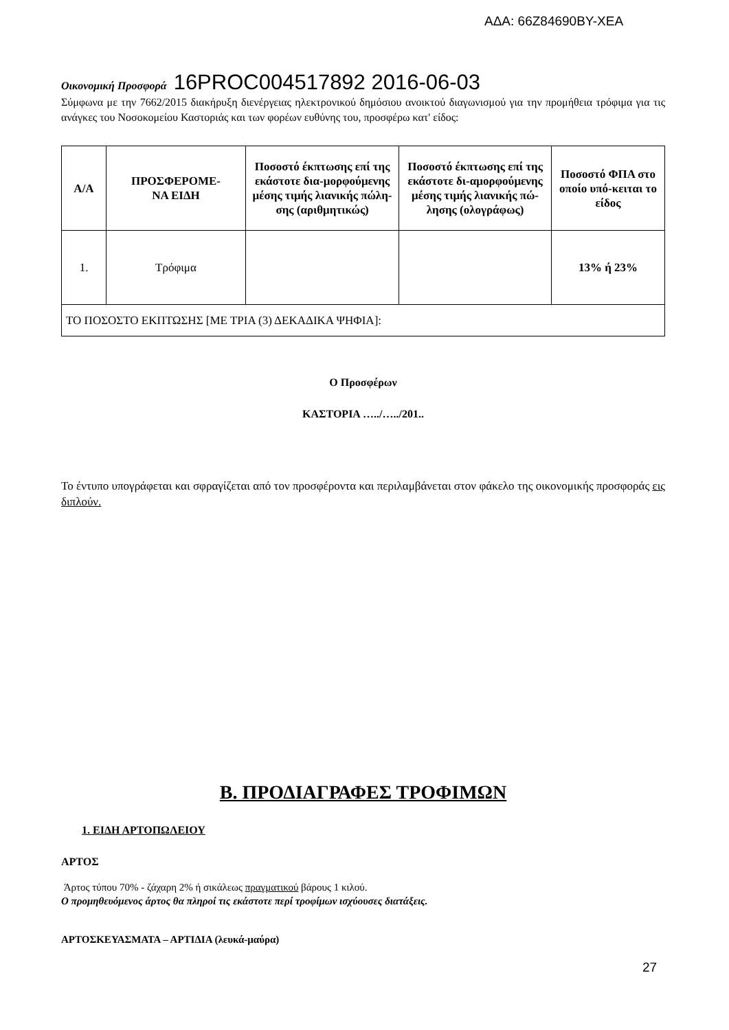ΑΔΑ: 66Ζ84690ΒΥ-ΧΕΑ
Οικονομική Προσφορά 16PROC004517892 2016-06-03
Σύμφωνα με την 7662/2015 διακήρυξη διενέργειας ηλεκτρονικού δημόσιου ανοικτού διαγωνισμού για την προμήθεια τρόφιμα για τις ανάγκες του Νοσοκομείου Καστοριάς και των φορέων ευθύνης του, προσφέρω κατ' είδος:
| Α/Α | ΠΡΟΣΦΕΡΟΜΕ- ΝΑ ΕΙΔΗ | Ποσοστό έκπτωσης επί της εκάστοτε δια-μορφούμενης μέσης τιμής λιανικής πώλη-σης (αριθμητικώς) | Ποσοστό έκπτωσης επί της εκάστοτε δι-αμορφούμενης μέσης τιμής λιανικής πώ-λησης (ολογράφως) | Ποσοστό ΦΠΑ στο οποίο υπό-κειται το είδος |
| --- | --- | --- | --- | --- |
| 1. | Τρόφιμα | | | 13% ή 23% |
| ΤΟ ΠΟΣΟΣΤΟ ΕΚΠΤΩΣΗΣ [ΜΕ ΤΡΙΑ (3) ΔΕΚΑΔΙΚΑ ΨΗΦΙΑ]: | | | | |
Ο Προσφέρων
ΚΑΣΤΟΡΙΑ …../…../201..
Το έντυπο υπογράφεται και σφραγίζεται από τον προσφέροντα και περιλαμβάνεται στον φάκελο της οικονομικής προσφοράς εις διπλούν.
Β. ΠΡΟΔΙΑΓΡΑΦΕΣ ΤΡΟΦΙΜΩΝ
1. ΕΙΔΗ ΑΡΤΟΠΩΛΕΙΟΥ
ΑΡΤΟΣ
Άρτος τύπου 70% - ζάχαρη 2% ή σικάλεως πραγματικού βάρους 1 κιλού.
Ο προμηθευόμενος άρτος θα πληροί τις εκάστοτε περί τροφίμων ισχύουσες διατάξεις.
ΑΡΤΟΣΚΕΥΑΣΜΑΤΑ – ΑΡΤΙΔΙΑ (λευκά-μαύρα)
27